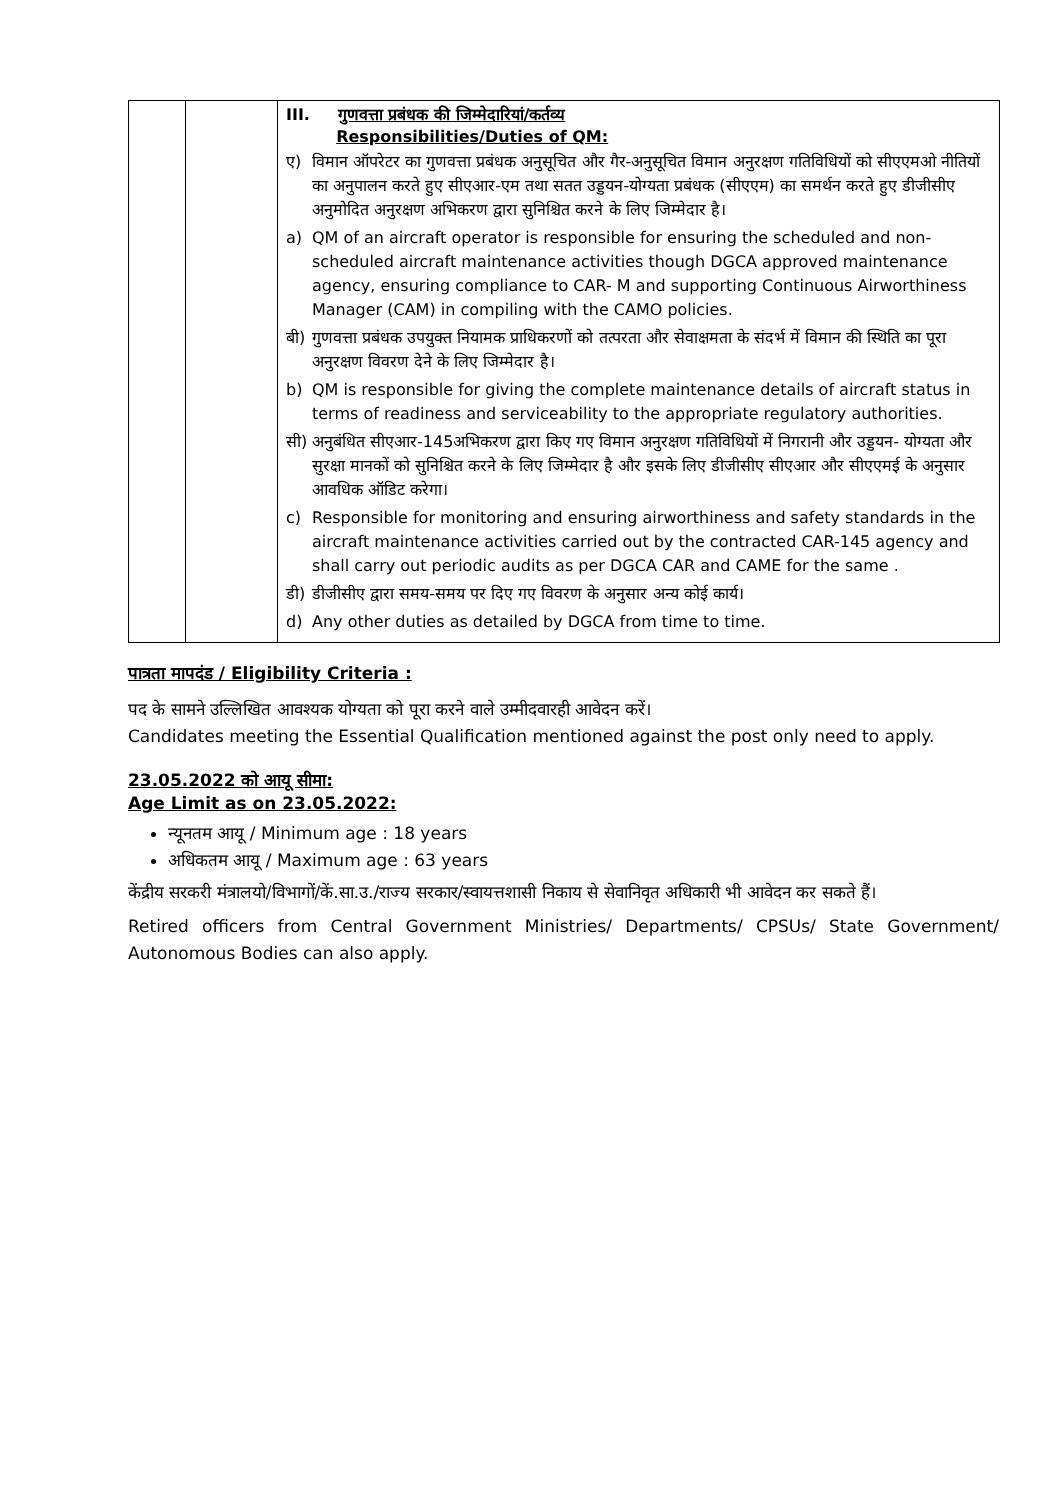| | | III. गुणवत्ता प्रबंधक की जिम्मेदारियां/कर्तव्य Responsibilities/Duties of QM: ए) विमान ऑपरेटर का गुणवत्ता प्रबंधक अनुसूचित और गैर-अनुसूचित विमान अनुरक्षण गतिविधियों को सीएएमओ नीतियों का अनुपालन करते हुए सीएआर-एम तथा सतत उड्डयन-योग्यता प्रबंधक (सीएएम) का समर्थन करते हुए डीजीसीए अनुमोदित अनुरक्षण अभिकरण द्वारा सुनिश्चित करने के लिए जिम्मेदार है। a) QM of an aircraft operator is responsible for ensuring the scheduled and non-scheduled aircraft maintenance activities though DGCA approved maintenance agency, ensuring compliance to CAR- M and supporting Continuous Airworthiness Manager (CAM) in compiling with the CAMO policies. बी) गुणवत्ता प्रबंधक उपयुक्त नियामक प्राधिकरणों को तत्परता और सेवाक्षमता के संदर्भ में विमान की स्थिति का पूरा अनुरक्षण विवरण देने के लिए जिम्मेदार है। b) QM is responsible for giving the complete maintenance details of aircraft status in terms of readiness and serviceability to the appropriate regulatory authorities. सी) अनुबंधित सीएआर-145अभिकरण द्वारा किए गए विमान अनुरक्षण गतिविधियों में निगरानी और उड्डयन- योग्यता और सुरक्षा मानकों को सुनिश्चित करने के लिए जिम्मेदार है और इसके लिए डीजीसीए सीएआर और सीएएमई के अनुसार आवधिक ऑडिट करेगा। c) Responsible for monitoring and ensuring airworthiness and safety standards in the aircraft maintenance activities carried out by the contracted CAR-145 agency and shall carry out periodic audits as per DGCA CAR and CAME for the same . डी) डीजीसीए द्वारा समय-समय पर दिए गए विवरण के अनुसार अन्य कोई कार्य। d) Any other duties as detailed by DGCA from time to time. |
पात्रता मापदंड / Eligibility Criteria :
पद के सामने उल्लिखित आवश्यक योग्यता को पूरा करने वाले उम्मीदवारही आवेदन करें।
Candidates meeting the Essential Qualification mentioned against the post only need to apply.
23.05.2022 को आयू सीमा:
Age Limit as on 23.05.2022:
न्यूनतम आयू / Minimum age : 18 years
अधिकतम आयू / Maximum age : 63 years
केंद्रीय सरकरी मंत्रालयो/विभागों/कें.सा.उ./राज्य सरकार/स्वायत्तशासी निकाय से सेवानिवृत अधिकारी भी आवेदन कर सकते हैं।
Retired officers from Central Government Ministries/ Departments/ CPSUs/ State Government/ Autonomous Bodies can also apply.